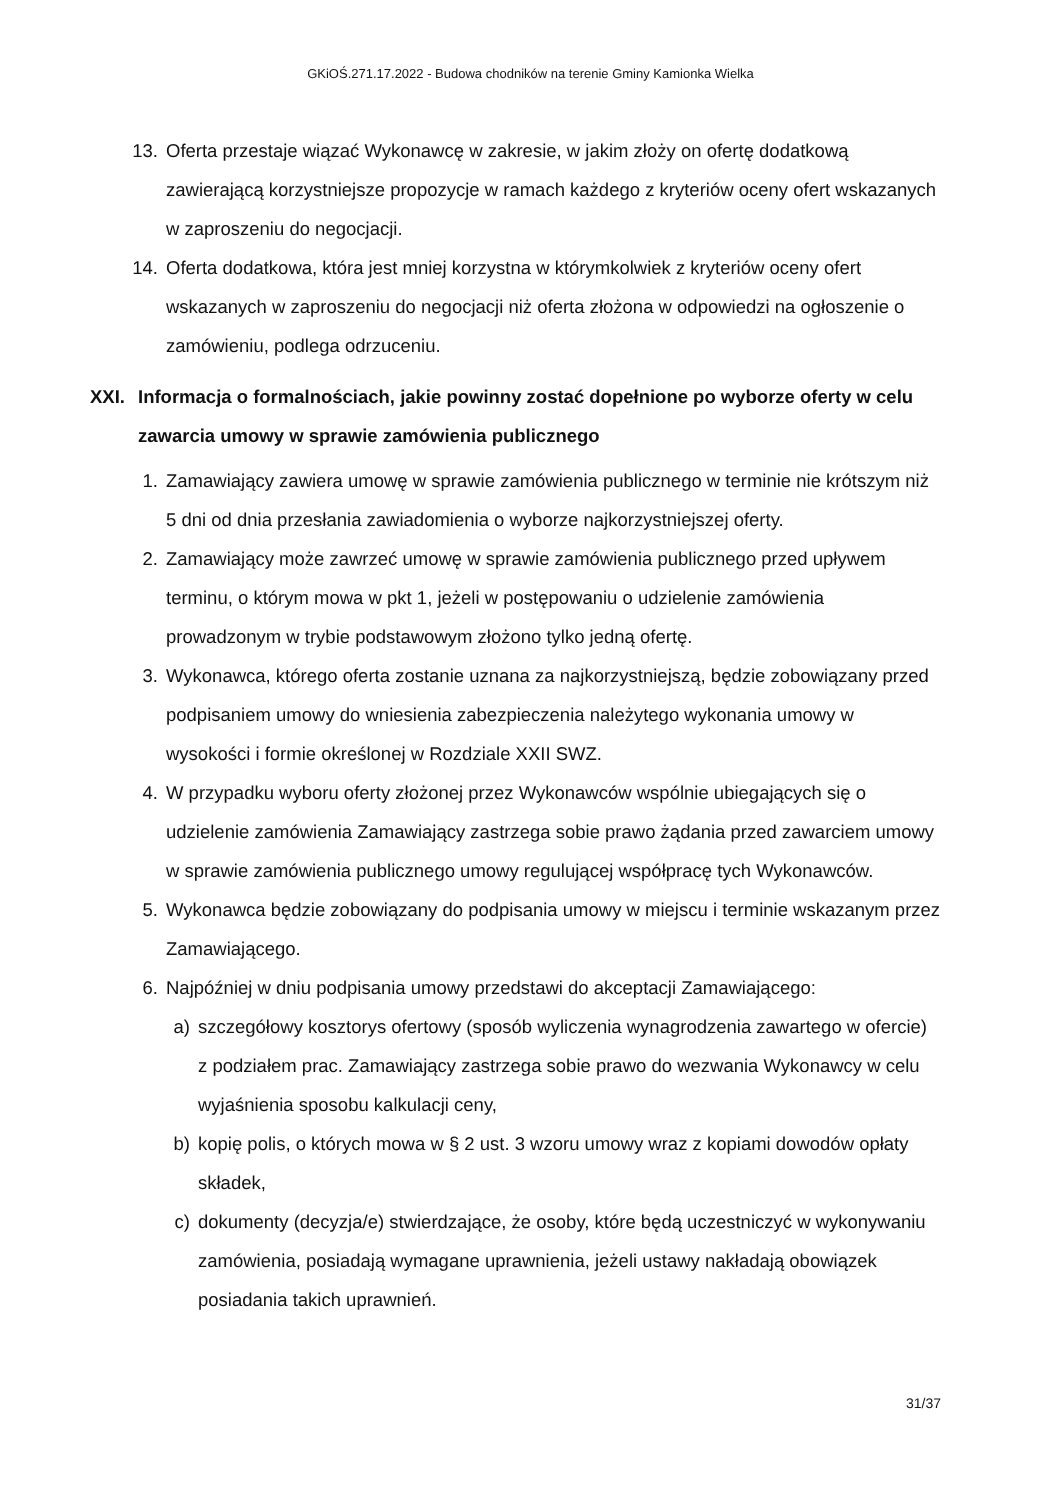GKiOŚ.271.17.2022 - Budowa chodników na terenie Gminy Kamionka Wielka
13. Oferta przestaje wiązać Wykonawcę w zakresie, w jakim złoży on ofertę dodatkową zawierającą korzystniejsze propozycje w ramach każdego z kryteriów oceny ofert wskazanych w zaproszeniu do negocjacji.
14. Oferta dodatkowa, która jest mniej korzystna w którymkolwiek z kryteriów oceny ofert wskazanych w zaproszeniu do negocjacji niż oferta złożona w odpowiedzi na ogłoszenie o zamówieniu, podlega odrzuceniu.
XXI. Informacja o formalnościach, jakie powinny zostać dopełnione po wyborze oferty w celu zawarcia umowy w sprawie zamówienia publicznego
1. Zamawiający zawiera umowę w sprawie zamówienia publicznego w terminie nie krótszym niż 5 dni od dnia przesłania zawiadomienia o wyborze najkorzystniejszej oferty.
2. Zamawiający może zawrzeć umowę w sprawie zamówienia publicznego przed upływem terminu, o którym mowa w pkt 1, jeżeli w postępowaniu o udzielenie zamówienia prowadzonym w trybie podstawowym złożono tylko jedną ofertę.
3. Wykonawca, którego oferta zostanie uznana za najkorzystniejszą, będzie zobowiązany przed podpisaniem umowy do wniesienia zabezpieczenia należytego wykonania umowy w wysokości i formie określonej w Rozdziale XXII SWZ.
4. W przypadku wyboru oferty złożonej przez Wykonawców wspólnie ubiegających się o udzielenie zamówienia Zamawiający zastrzega sobie prawo żądania przed zawarciem umowy w sprawie zamówienia publicznego umowy regulującej współpracę tych Wykonawców.
5. Wykonawca będzie zobowiązany do podpisania umowy w miejscu i terminie wskazanym przez Zamawiającego.
6. Najpóźniej w dniu podpisania umowy przedstawi do akceptacji Zamawiającego:
a) szczegółowy kosztorys ofertowy (sposób wyliczenia wynagrodzenia zawartego w ofercie) z podziałem prac. Zamawiający zastrzega sobie prawo do wezwania Wykonawcy w celu wyjaśnienia sposobu kalkulacji ceny,
b) kopię polis, o których mowa w § 2 ust. 3 wzoru umowy wraz z kopiami dowodów opłaty składek,
c) dokumenty (decyzja/e) stwierdzające, że osoby, które będą uczestniczyć w wykonywaniu zamówienia, posiadają wymagane uprawnienia, jeżeli ustawy nakładają obowiązek posiadania takich uprawnień.
31/37